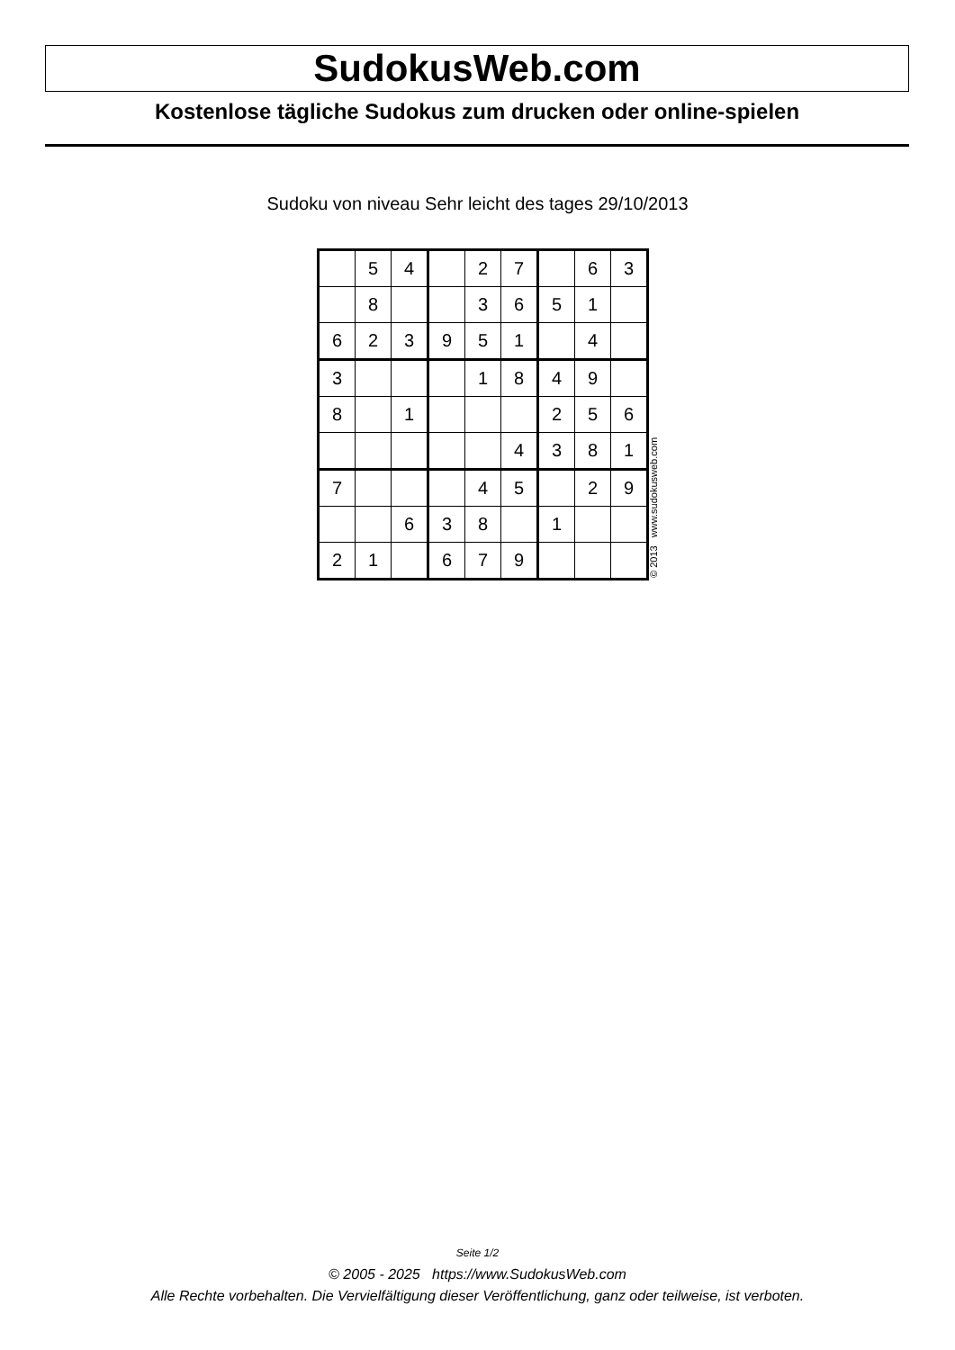SudokusWeb.com
Kostenlose tägliche Sudokus zum drucken oder online-spielen
Sudoku von niveau Sehr leicht des tages 29/10/2013
| | 5 | 4 | | 2 | 7 | | 6 | 3 |
| | 8 | | | 3 | 6 | 5 | 1 | |
| 6 | 2 | 3 | 9 | 5 | 1 | | 4 | |
| 3 | | | | 1 | 8 | 4 | 9 | |
| 8 | | 1 | | | | 2 | 5 | 6 |
| | | | | | 4 | 3 | 8 | 1 |
| 7 | | | | 4 | 5 | | 2 | 9 |
| | | 6 | 3 | 8 | | 1 | | |
| 2 | 1 | | 6 | 7 | 9 | | | |
© 2013 www.sudokusweb.com
Seite 1/2
© 2005 - 2025 https://www.SudokusWeb.com
Alle Rechte vorbehalten. Die Vervielfältigung dieser Veröffentlichung, ganz oder teilweise, ist verboten.